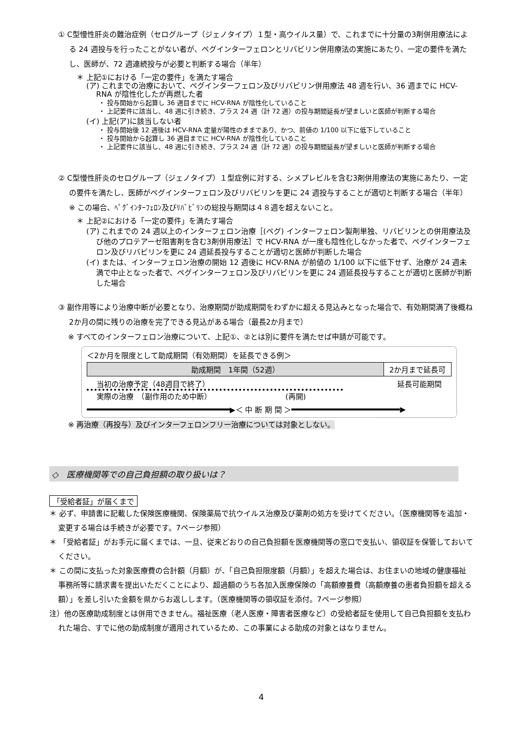① C型慢性肝炎の難治症例（セログループ（ジェノタイプ）１型・高ウイルス量）で、これまでに十分量の3剤併用療法による 24 週投与を行ったことがない者が、ペグインターフェロンとリバビリン併用療法の実施にあたり、一定の要件を満たし、医師が、72 週連続投与が必要と判断する場合（半年）
＊ 上記①における「一定の要件」を満たす場合
(ア) これまでの治療において、ペグインターフェロン及びリバビリン併用療法 48 週を行い、36 週までに HCV-RNA が陰性化したが再燃した者
・ 投与開始から起算し 36 週目までに HCV-RNA が陰性化していること
・ 上記要件に該当し、48 週に引き続き、プラス 24 週（計 72 週）の投与期間延長が望ましいと医師が判断する場合
(イ) 上記(ア)に該当しない者
・ 投与開始後 12 週後は HCV-RNA 定量が陽性のままであり、かつ、前値の 1/100 以下に低下していること
・ 投与開始から起算し 36 週目までに HCV-RNA が陰性化していること
・ 上記要件に該当し、48 週に引き続き、プラス 24 週（計 72 週）の投与期間延長が望ましいと医師が判断する場合
② C型慢性肝炎のセログループ（ジェノタイプ）１型症例に対する、シメプレビルを含む3剤併用療法の実施にあたり、一定の要件を満たし、医師がペグインターフェロン及びリバビリンを更に 24 週投与することが適切と判断する場合（半年）　※ この場合、ﾍﾟｸﾞｲﾝﾀｰﾌｪﾛﾝ及びﾘﾊﾞﾋﾞﾘﾝの総投与期間は４８週を超えないこと。
＊ 上記②における「一定の要件」を満たす場合
(ア) これまでの 24 週以上のインターフェロン治療［(ペグ) インターフェロン製剤単独、リバビリンとの併用療法及び他のプロテアーゼ阻害剤を含む3剤併用療法］で HCV-RNA が一度も陰性化しなかった者で、ペグインターフェロン及びリバビリンを更に 24 週延長投与することが適切と医師が判断した場合
(イ) または、インターフェロン治療の開始 12 週後に HCV-RNA が前値の 1/100 以下に低下せず、治療が 24 週未満で中止となった者で、ペグインターフェロン及びリバビリンを更に 24 週延長投与することが適切と医師が判断した場合
③ 副作用等により治療中断が必要となり、治療期間が助成期間をわずかに超える見込みとなった場合で、有効期間満了後概ね2か月の間に残りの治療を完了できる見込がある場合（最長2か月まで）
※ すべてのインターフェロン治療について、上記①、②とは別に要件を満たせば申請が可能です。
＜2か月を限度として助成期間（有効期間）を延長できる例＞
助成期間　1年間（52週） 2か月まで延長可
当初の治療予定（48週目で終了） 延長可能期間
実際の治療　（副作用のため中断） (再開)
▶＜ 中 断 期 間 ＞
▶
※ 再治療（再投与）及びインターフェロンフリー治療については対象としない。
◇　医療機関等での自己負担額の取り扱いは？
「受給者証」が届くまで
＊ 必ず、申請書に記載した保険医療機関、保険薬局で抗ウイルス治療及び薬剤の処方を受けてください。（医療機関等を追加・変更する場合は手続きが必要です。7ページ参照）
＊ 「受給者証」がお手元に届くまでは、一旦、従来どおりの自己負担額を医療機関等の窓口で支払い、領収証を保管しておいてください。
＊ この間に支払った対象医療費の合計額（月額）が、「自己負担限度額（月額）」を超えた場合は、お住まいの地域の健康福祉事務所等に請求書を提出いただくことにより、超過額のうち各加入医療保険の「高額療養費（高額療養の患者負担額を超える額）」を差し引いた金額を県からお返しします。（医療機関等の領収証を添付。7ページ参照）
注）他の医療助成制度とは併用できません。福祉医療（老人医療・障害者医療など）の受給者証を使用して自己負担額を支払われた場合、すでに他の助成制度が適用されているため、この事業による助成の対象とはなりません。
4